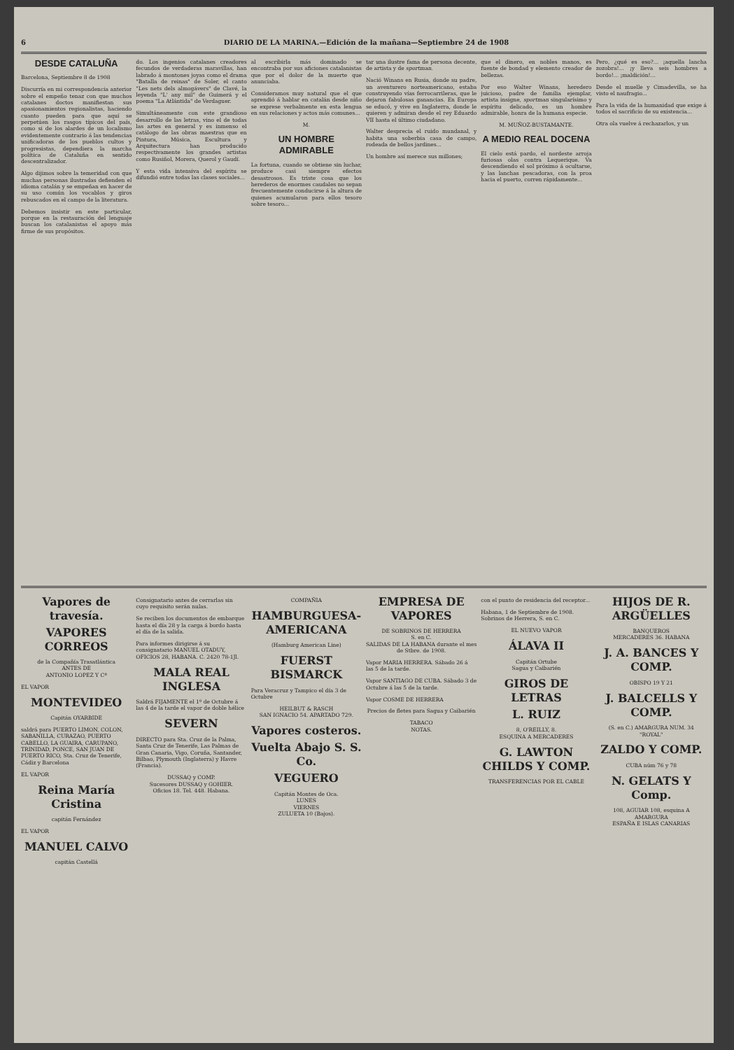6 DIARIO DE LA MARINA.—Edición de la mañana—Septiembre 24 de 1908
DESDE CATALUÑA
Barcelona, Septiembre 8 de 1908
Discurría en mi correspondencia anterior sobre el empeño tenaz con que muchos catalanes doctos manifiestan sus apasionamientos regionalistas, haciendo cuanto pueden para que aquí se perpetúen los rasgos típicos del país, como si de los alardes de un localismo evidentemente contrario á las tendencias unificadoras de los pueblos cultos y progresistas, dependiera la marcha política de Cataluña en sentido descentralizador.
Algo dijimos sobre la temeridad con que muchas personas ilustradas defienden el idioma catalán y se empeñan en hacer de su uso común los vocablos y giros rebuscados en el campo de la literatura.
Debemos insistir en este particular, porque en la restauración del lenguaje buscan los catalanistas el apoyo más firme de sus propósitos.
do. Los ingenios catalanes creadores fecundos de verdaderas maravillas, han labrado á montones joyas como el drama "Batalla de reinas" de Soler, el canto "Les nets dels almogávers" de Clavé, la leyenda "L' any mil" de Guimerá y el poema "La Atlántida" de Verdaguer.
Simultáneamente con este grandioso desarrollo de las letras, vino el de todas las artes en general y es inmenso el catálogo de las obras maestras que en Pintura, Música, Escultura y Arquitectura han producido respectivamente los grandes artistas como Rusiñol, Morera, Querol y Gaudí.
Y esta vida intensiva del espíritu se difundió entre todas las clases sociales...
al escribirla más dominado se encontraba por sus aficiones catalanistas que por el dolor de la muerte que anunciaba.
Consideramos muy natural que el que aprendió á hablar en catalán desde niño se exprese verbalmente en esta lengua en sus relaciones y actos más comunes...
M.
UN HOMBRE ADMIRABLE
La fortuna, cuando se obtiene sin luchar, produce casi siempre efectos desastrosos. Es triste cosa que los herederos de enormes caudales no sepan frecuentemente conducirse á la altura de quienes acumularon para ellos tesoro sobre tesoro...
tar una ilustre fama de persona decente, de artista y de sportman.
Nació Winans en Rusia, donde su padre, un aventurero norteamericano, estaba construyendo vías ferrocarrileras, que le dejaron fabulosas ganancias. En Europa se educó, y vive en Inglaterra, donde le quieren y admiran desde el rey Eduardo VII hasta el último ciudadano.
Walter desprecia el ruido mundanal, y habita una soberbia casa de campo, rodeada de bellos jardines...
Un hombre así merece sus millones;
que el dinero, en nobles manos, es fuente de bondad y elemento creador de bellezas.
Por eso Walter Winans, heredero juicioso, padre de familia ejemplar, artista insigne, sportman singularísimo y espíritu delicado, es un hombre admirable, honra de la humana especie.
M. MUÑOZ-BUSTAMANTE.
A MEDIO REAL DOCENA
El cielo está pardo, el nordeste arroja furiosas olas contra Lequerique. Va descendiendo el sol próximo á ocultarse, y las lanchas pescadoras, con la proa hacia el puerto, corren rápidamente...
Pero, ¿qué es eso?... ¡aquella lancha zozobra!... ¡y lleva seis hombres a bordo!... ¡maldición!...
Desde el muelle y Cimadevilla, se ha visto el naufragio...
Para la vida de la humanidad que exige á todos el sacrificio de su existencia...
Otra ola vuelve á rechazarlos, y un
Vapores de travesía.
VAPORES CORREOS
de la Compañía Trasatlántica
ANTES DE
ANTONIO LOPEZ Y Cª
EL VAPOR
MONTEVIDEO
Capitán OYARBIDE
saldrá para PUERTO LIMON, COLON, SABANILLA, CURAZAO, PUERTO CABELLO, LA GUAIRA, CARUPANO, TRINIDAD, PONCE, SAN JUAN DE PUERTO RICO, Sta. Cruz de Tenerife, Cádiz y Barcelona
EL VAPOR
Reina María Cristina
capitán Fernández
EL VAPOR
MANUEL CALVO
capitán Castellá
Consignatario antes de cerrarlas sin cuyo requisito serán nulas.
Se reciben los documentos de embarque hasta el día 28 y la carga á bordo hasta el día de la salida.
Para informes dirigirse á su consignatario MANUEL OTADUY, OFICIOS 28, HABANA. C. 2420 78-1Jl.
MALA REAL INGLESA
Saldrá FIJAMENTE el 1º de Octubre á las 4 de la tarde el vapor de doble hélice
SEVERN
DIRECTO para Sta. Cruz de la Palma, Santa Cruz de Tenerife, Las Palmas de Gran Canaria, Vigo, Coruña, Santander, Bilbao, Plymouth (Inglaterra) y Havre (Francia).
DUSSAQ y COMP.
Sucesores DUSSAQ y GOHIER.
Oficios 18. Tel. 448. Habana.
COMPAÑIA
HAMBURGUESA-AMERICANA
(Hamburg American Line)
FUERST BISMARCK
Para Veracruz y Tampico el día 3 de Octubre
HEILBUT & RASCH
SAN IGNACIO 54. APARTADO 729.
Vapores costeros.
Vuelta Abajo S. S. Co.
VEGUERO
Capitán Montes de Oca.
LUNES
VIERNES
ZULUETA 10 (Bajos).
EMPRESA DE VAPORES
DE SOBRINOS DE HERRERA
S. en C.
SALIDAS DE LA HABANA durante el mes de Stbre. de 1908.
Vapor MARIA HERRERA. Sábado 26 á las 5 de la tarde.
Vapor SANTIAGO DE CUBA. Sábado 3 de Octubre á las 5 de la tarde.
Vapor COSME DE HERRERA
Precios de fletes para Sagua y Caibarién
TABACO
NOTAS.
con el punto de residencia del receptor...
Habana, 1 de Septiembre de 1908. Sobrinos de Herrera, S. en C.
EL NUEVO VAPOR
ÁLAVA II
Capitán Ortube
Sagua y Caibarién
GIROS DE LETRAS
L. RUIZ
8, O'REILLY, 8.
ESQUINA A MERCADERES
G. LAWTON CHILDS Y COMP.
TRANSFERENCIAS POR EL CABLE
HIJOS DE R. ARGÜELLES
BANQUEROS
MERCADERES 36. HABANA
J. A. BANCES Y COMP.
OBISPO 19 Y 21
J. BALCELLS Y COMP.
(S. en C.) AMARGURA NUM. 34
"ROYAL"
ZALDO Y COMP.
CUBA núm 76 y 78
N. GELATS Y Comp.
108, AGUIAR 108, esquina A AMARGURA
ESPAÑA E ISLAS CANARIAS